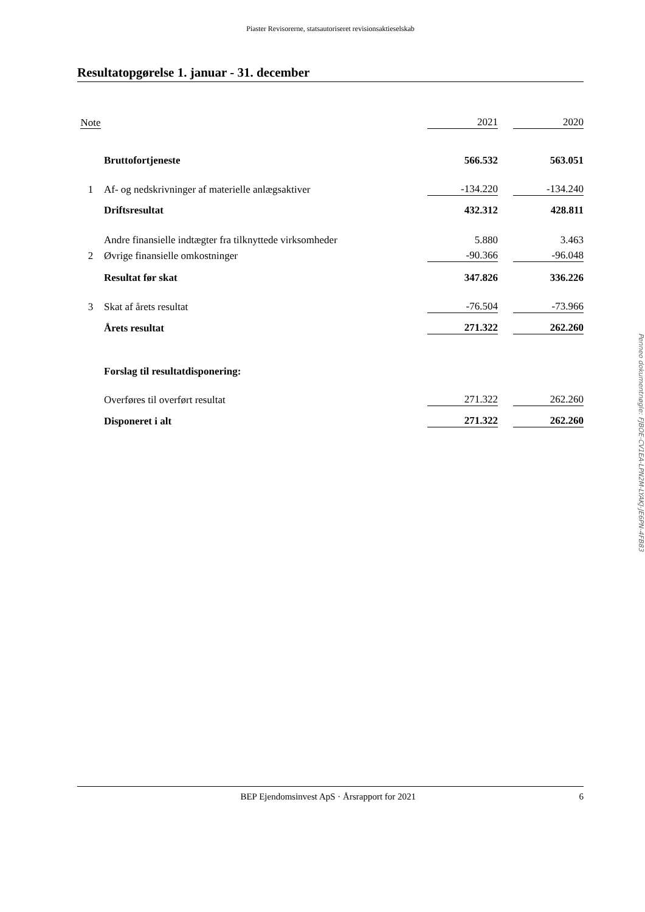Piaster Revisorerne, statsautoriseret revisionsaktieselskab
Resultatopgørelse 1. januar - 31. december
| Note | | 2021 | | 2020 |
| | Bruttofortjeneste | 566.532 | | 563.051 |
| 1 | Af- og nedskrivninger af materielle anlægsaktiver | -134.220 | | -134.240 |
| | Driftsresultat | 432.312 | | 428.811 |
| | Andre finansielle indtægter fra tilknyttede virksomheder | 5.880 | | 3.463 |
| 2 | Øvrige finansielle omkostninger | -90.366 | | -96.048 |
| | Resultat før skat | 347.826 | | 336.226 |
| 3 | Skat af årets resultat | -76.504 | | -73.966 |
| | Årets resultat | 271.322 | | 262.260 |
| | Forslag til resultatdisponering: | | | |
| | Overføres til overført resultat | 271.322 | | 262.260 |
| | Disponeret i alt | 271.322 | | 262.260 |
BEP Ejendomsinvest ApS · Årsrapport for 2021 6
Penneo dokumentnøgle: FJBOE-CV1EA-LPN2M-LYAKJ-JE6PN-4FB83